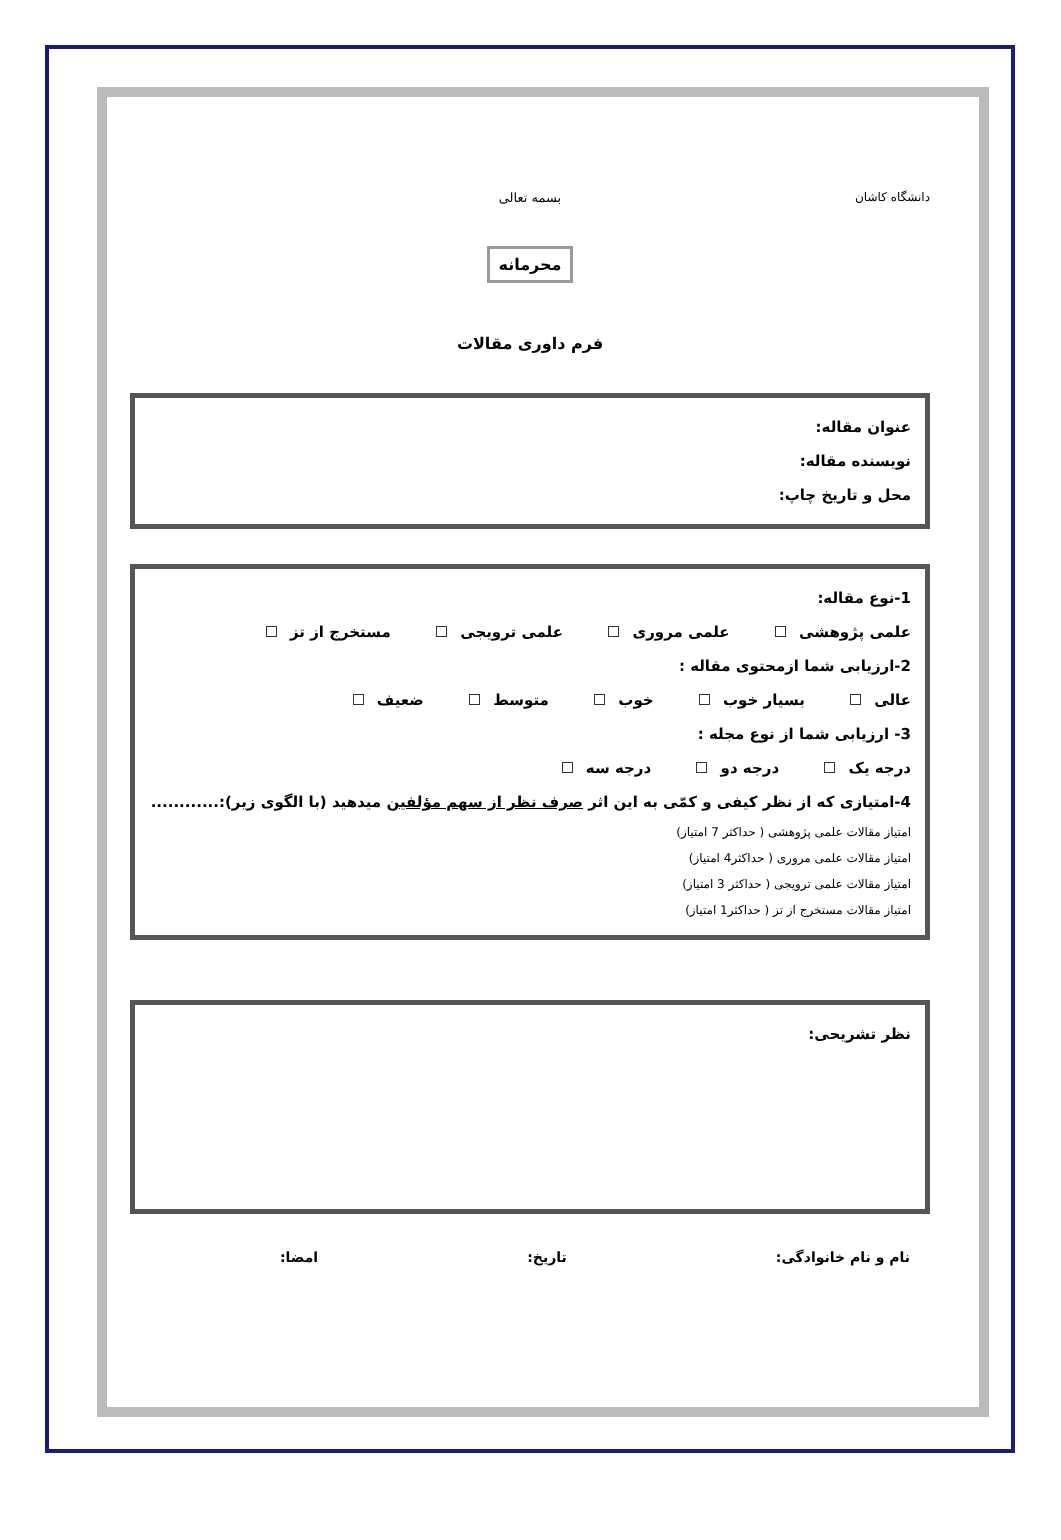دانشگاه کاشان
بسمه تعالی
محرمانه
فرم داوری مقالات
عنوان مقاله:
نویسنده مقاله:
محل و تاریخ چاپ:
1-نوع مقاله:
علمی پژوهشی علمی مروری علمی ترویجی مستخرج از تز
2-ارزیابی شما ازمحتوی مقاله :
عالی بسیار خوب خوب متوسط ضعیف
3- ارزیابی شما از نوع مجله :
درجه یک درجه دو درجه سه
4-امتیازی که از نظر کیفی و کمّی به این اثر صرف نظر از سهم مؤلفین میدهید (با الگوی زیر):............
امتیاز مقالات علمی پژوهشی ( حداکثر 7 امتیاز)
امتیاز مقالات علمی مروری ( حداکثر4 امتیاز)
امتیاز مقالات علمی ترویجی ( حداکثر 3 امتیاز)
امتیاز مقالات مستخرج از تز ( حداکثر1 امتیاز)
نظر تشریحی:
نام و نام خانوادگی: تاریخ: امضا: